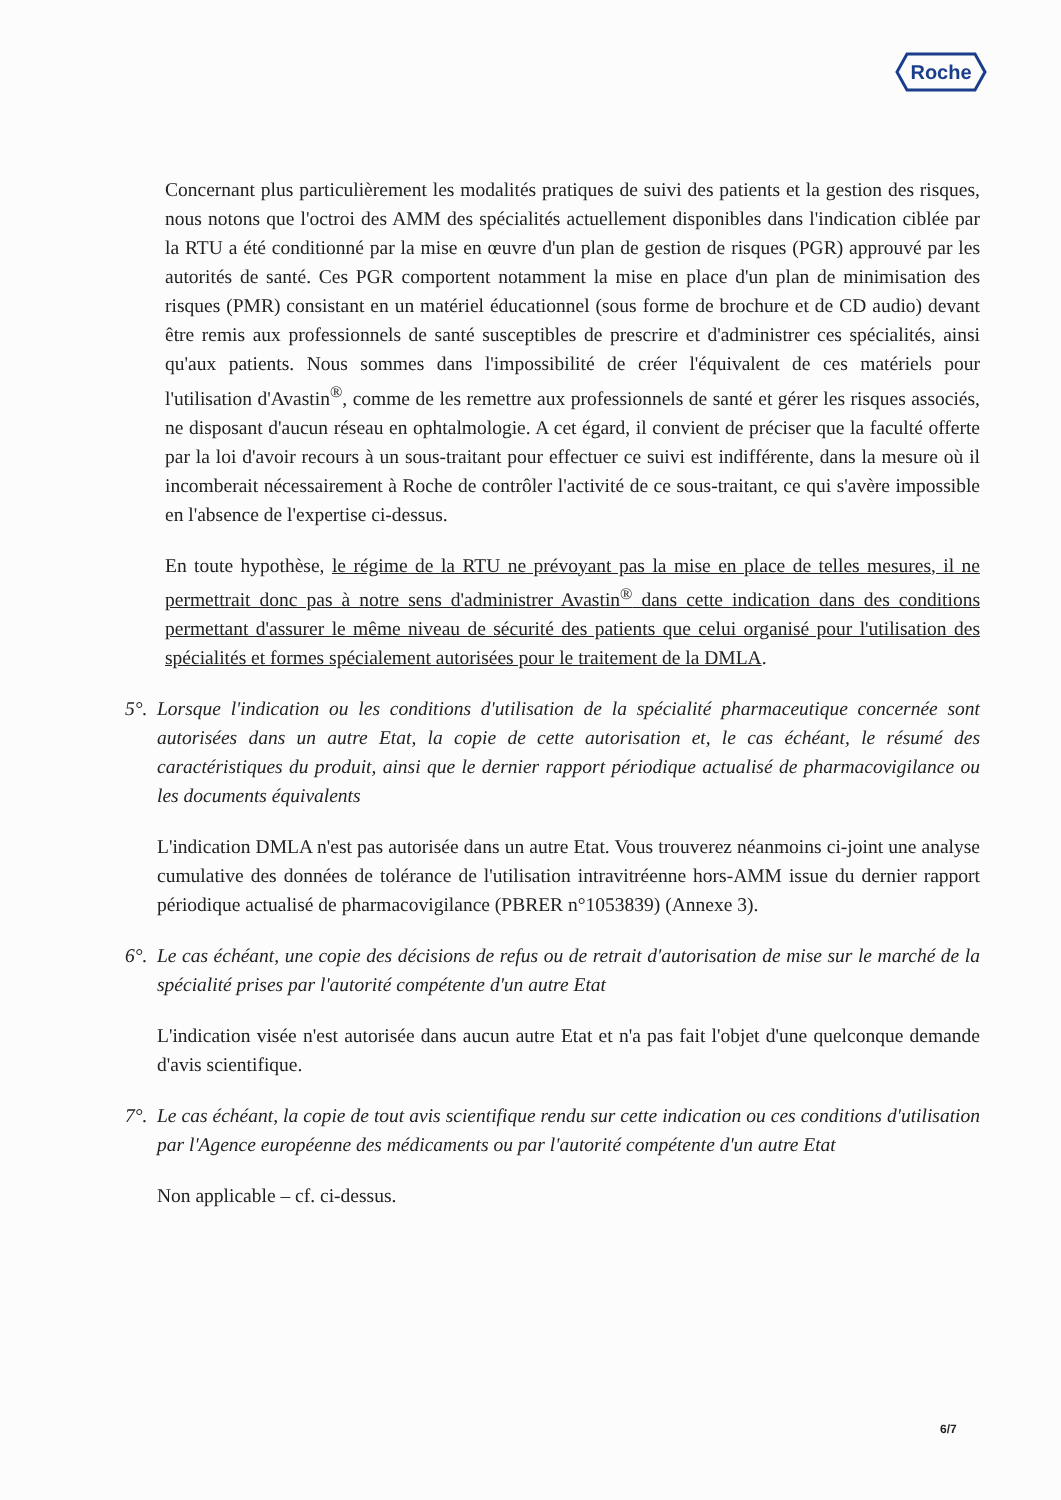Roche
Concernant plus particulièrement les modalités pratiques de suivi des patients et la gestion des risques, nous notons que l'octroi des AMM des spécialités actuellement disponibles dans l'indication ciblée par la RTU a été conditionné par la mise en œuvre d'un plan de gestion de risques (PGR) approuvé par les autorités de santé. Ces PGR comportent notamment la mise en place d'un plan de minimisation des risques (PMR) consistant en un matériel éducationnel (sous forme de brochure et de CD audio) devant être remis aux professionnels de santé susceptibles de prescrire et d'administrer ces spécialités, ainsi qu'aux patients. Nous sommes dans l'impossibilité de créer l'équivalent de ces matériels pour l'utilisation d'Avastin<sup>®</sup>, comme de les remettre aux professionnels de santé et gérer les risques associés, ne disposant d'aucun réseau en ophtalmologie. A cet égard, il convient de préciser que la faculté offerte par la loi d'avoir recours à un sous-traitant pour effectuer ce suivi est indifférente, dans la mesure où il incomberait nécessairement à Roche de contrôler l'activité de ce sous-traitant, ce qui s'avère impossible en l'absence de l'expertise ci-dessus.
En toute hypothèse, le régime de la RTU ne prévoyant pas la mise en place de telles mesures, il ne permettrait donc pas à notre sens d'administrer Avastin<sup>®</sup> dans cette indication dans des conditions permettant d'assurer le même niveau de sécurité des patients que celui organisé pour l'utilisation des spécialités et formes spécialement autorisées pour le traitement de la DMLA.
5°.
Lorsque l'indication ou les conditions d'utilisation de la spécialité pharmaceutique concernée sont autorisées dans un autre Etat, la copie de cette autorisation et, le cas échéant, le résumé des caractéristiques du produit, ainsi que le dernier rapport périodique actualisé de pharmacovigilance ou les documents équivalents
L'indication DMLA n'est pas autorisée dans un autre Etat. Vous trouverez néanmoins ci-joint une analyse cumulative des données de tolérance de l'utilisation intravitréenne hors-AMM issue du dernier rapport périodique actualisé de pharmacovigilance (PBRER n°1053839) (Annexe 3).
6°.
Le cas échéant, une copie des décisions de refus ou de retrait d'autorisation de mise sur le marché de la spécialité prises par l'autorité compétente d'un autre Etat
L'indication visée n'est autorisée dans aucun autre Etat et n'a pas fait l'objet d'une quelconque demande d'avis scientifique.
7°.
Le cas échéant, la copie de tout avis scientifique rendu sur cette indication ou ces conditions d'utilisation par l'Agence européenne des médicaments ou par l'autorité compétente d'un autre Etat
Non applicable – cf. ci-dessus.
6/7